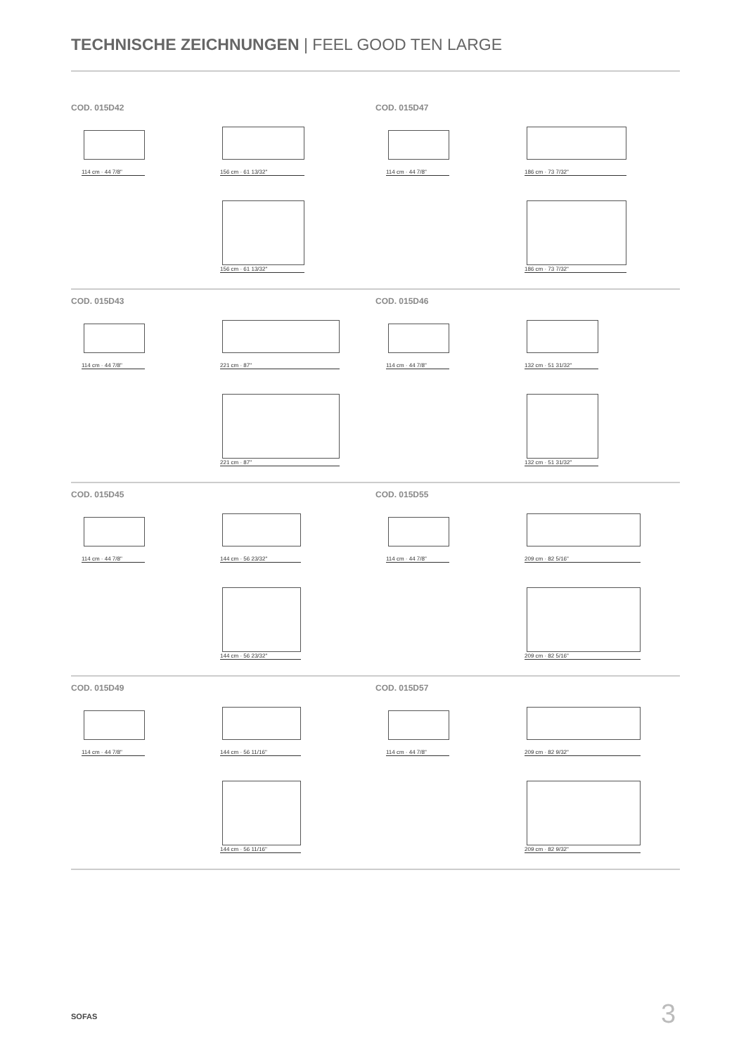TECHNISCHE ZEICHNUNGEN | FEEL GOOD TEN LARGE
COD. 015D42
114 cm · 44 7/8" 156 cm · 61 13/32"
156 cm · 61 13/32"
COD. 015D47
114 cm · 44 7/8" 186 cm · 73 7/32"
186 cm · 73 7/32"
COD. 015D43
114 cm · 44 7/8" 221 cm · 87"
221 cm · 87"
COD. 015D46
114 cm · 44 7/8" 132 cm · 51 31/32"
132 cm · 51 31/32"
COD. 015D45
114 cm · 44 7/8" 144 cm · 56 23/32"
144 cm · 56 23/32"
COD. 015D55
114 cm · 44 7/8" 209 cm · 82 5/16"
209 cm · 82 5/16"
COD. 015D49
114 cm · 44 7/8" 144 cm · 56 11/16"
144 cm · 56 11/16"
COD. 015D57
114 cm · 44 7/8" 209 cm · 82 9/32"
209 cm · 82 9/32"
SOFAS 3